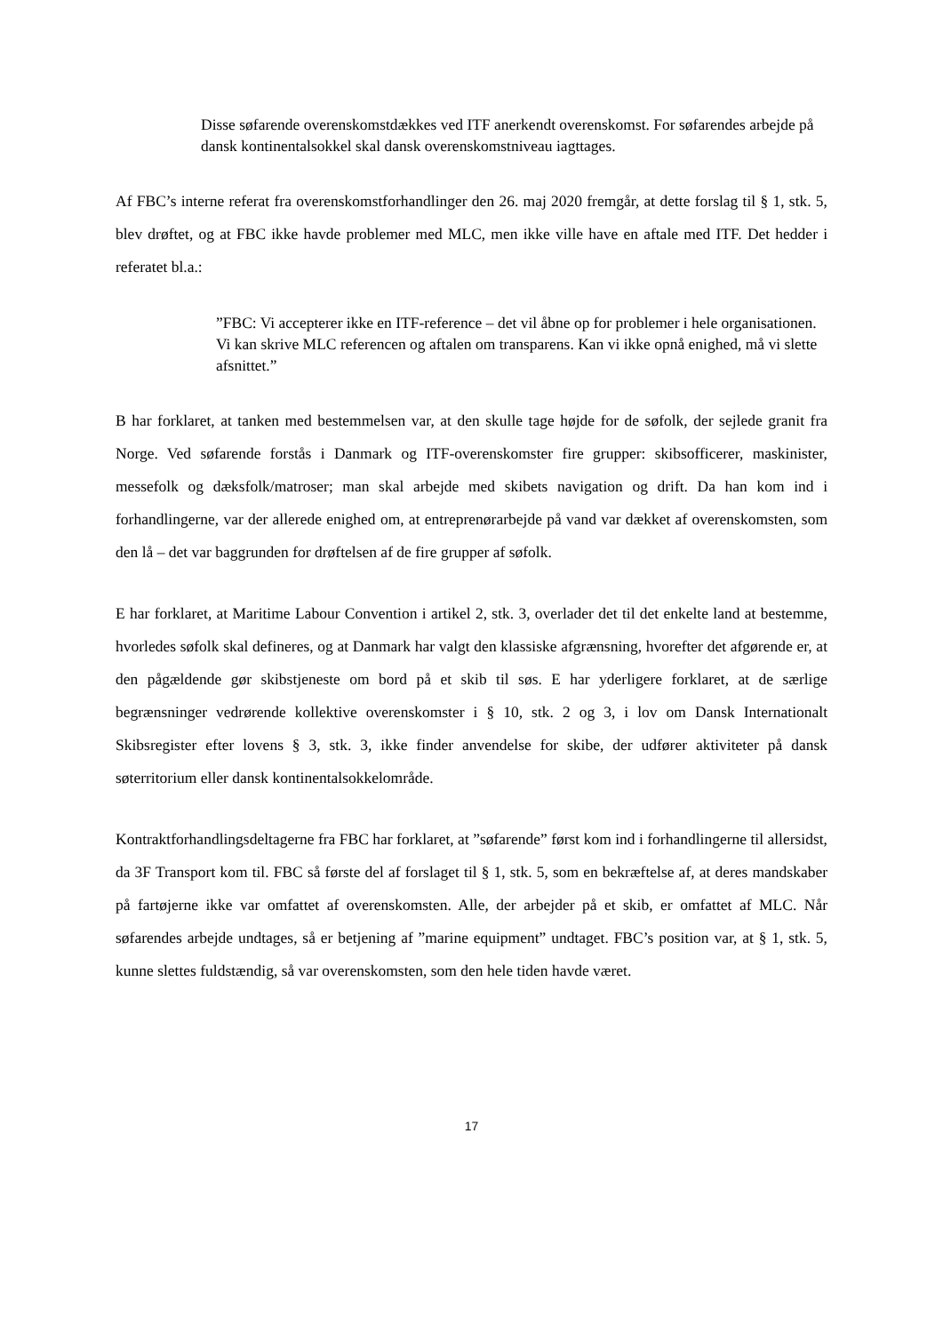Disse søfarende overenskomstdækkes ved ITF anerkendt overenskomst. For søfarendes arbejde på dansk kontinentalsokkel skal dansk overenskomstniveau iagttages.
Af FBC’s interne referat fra overenskomstforhandlinger den 26. maj 2020 fremgår, at dette forslag til § 1, stk. 5, blev drøftet, og at FBC ikke havde problemer med MLC, men ikke ville have en aftale med ITF. Det hedder i referatet bl.a.:
”FBC: Vi accepterer ikke en ITF-reference – det vil åbne op for problemer i hele organisationen. Vi kan skrive MLC referencen og aftalen om transparens. Kan vi ikke opnå enighed, må vi slette afsnittet.”
B har forklaret, at tanken med bestemmelsen var, at den skulle tage højde for de søfolk, der sejlede granit fra Norge. Ved søfarende forstås i Danmark og ITF-overenskomster fire grupper: skibsofficerer, maskinister, messefolk og dæksfolk/matroser; man skal arbejde med skibets navigation og drift. Da han kom ind i forhandlingerne, var der allerede enighed om, at entreprenørarbejde på vand var dækket af overenskomsten, som den lå – det var baggrunden for drøftelsen af de fire grupper af søfolk.
E har forklaret, at Maritime Labour Convention i artikel 2, stk. 3, overlader det til det enkelte land at bestemme, hvorledes søfolk skal defineres, og at Danmark har valgt den klassiske afgrænsning, hvorefter det afgørende er, at den pågældende gør skibstjeneste om bord på et skib til søs. E har yderligere forklaret, at de særlige begrænsninger vedrørende kollektive overenskomster i § 10, stk. 2 og 3, i lov om Dansk Internationalt Skibsregister efter lovens § 3, stk. 3, ikke finder anvendelse for skibe, der udfører aktiviteter på dansk søterritorium eller dansk kontinentalsokkelområde.
Kontraktforhandlingsdeltagerne fra FBC har forklaret, at ”søfarende” først kom ind i forhandlingerne til allersidst, da 3F Transport kom til. FBC så første del af forslaget til § 1, stk. 5, som en bekræftelse af, at deres mandskaber på fartøjerne ikke var omfattet af overenskomsten. Alle, der arbejder på et skib, er omfattet af MLC. Når søfarendes arbejde undtages, så er betjening af ”marine equipment” undtaget. FBC’s position var, at § 1, stk. 5, kunne slettes fuldstændig, så var overenskomsten, som den hele tiden havde været.
17